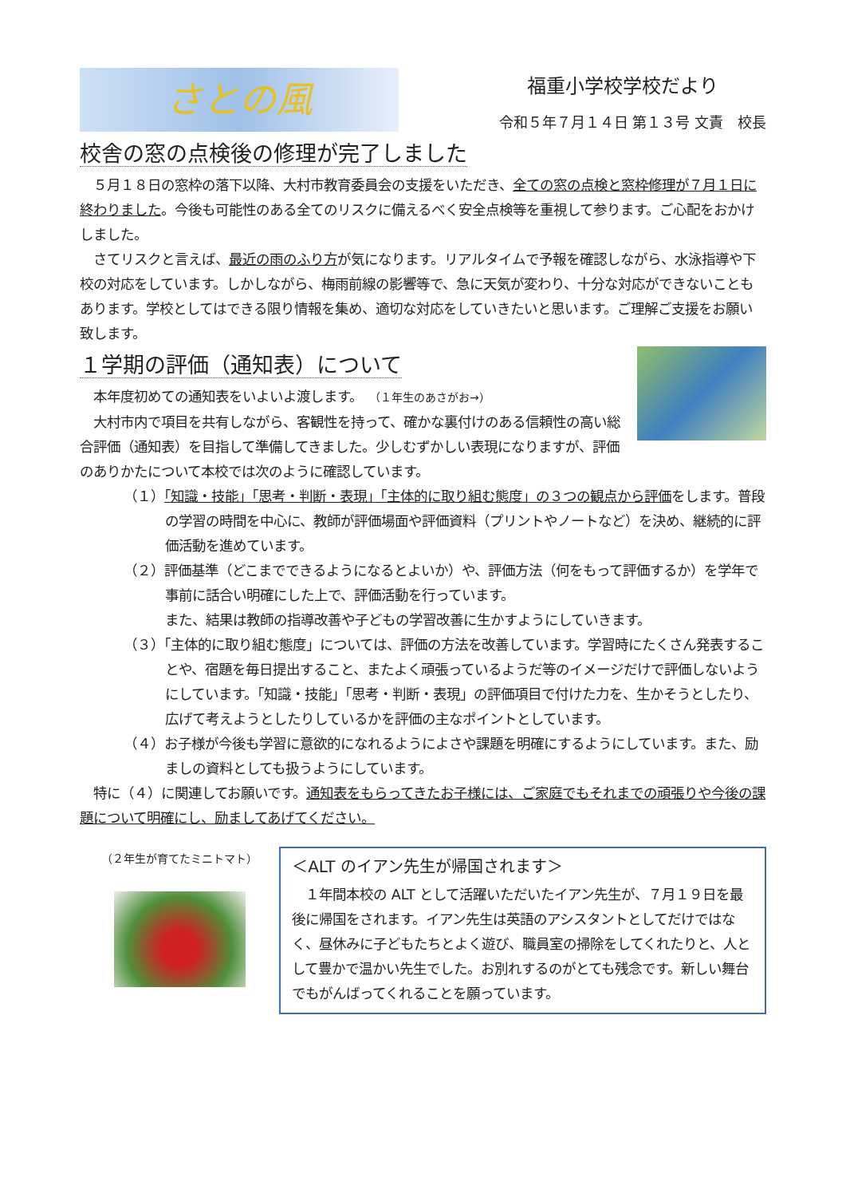さとの風
福重小学校学校だより
令和５年７月１４日 第１３号 文責　校長
校舎の窓の点検後の修理が完了しました
　５月１８日の窓枠の落下以降、大村市教育委員会の支援をいただき、全ての窓の点検と窓枠修理が７月１日に終わりました。今後も可能性のある全てのリスクに備えるべく安全点検等を重視して参ります。ご心配をおかけしました。
　さてリスクと言えば、最近の雨のふり方が気になります。リアルタイムで予報を確認しながら、水泳指導や下校の対応をしています。しかしながら、梅雨前線の影響等で、急に天気が変わり、十分な対応ができないこともあります。学校としてはできる限り情報を集め、適切な対応をしていきたいと思います。ご理解ご支援をお願い
致します。
１学期の評価（通知表）について
　本年度初めての通知表をいよいよ渡します。　（１年生のあさがお→）
　大村市内で項目を共有しながら、客観性を持って、確かな裏付けのある信頼性の高い総合評価（通知表）を目指して準備してきました。少しむずかしい表現になりますが、評価のありかたについて本校では次のように確認しています。
（１）「知識・技能」「思考・判断・表現」「主体的に取り組む態度」の３つの観点から評価をします。普段の学習の時間を中心に、教師が評価場面や評価資料（プリントやノートなど）を決め、継続的に評価活動を進めています。
（２）評価基準（どこまでできるようになるとよいか）や、評価方法（何をもって評価するか）を学年で事前に話合い明確にした上で、評価活動を行っています。
また、結果は教師の指導改善や子どもの学習改善に生かすようにしていきます。
（３）「主体的に取り組む態度」については、評価の方法を改善しています。学習時にたくさん発表することや、宿題を毎日提出すること、またよく頑張っているようだ等のイメージだけで評価しないようにしています。「知識・技能」「思考・判断・表現」の評価項目で付けた力を、生かそうとしたり、広げて考えようとしたりしているかを評価の主なポイントとしています。
（４）お子様が今後も学習に意欲的になれるようによさや課題を明確にするようにしています。また、励ましの資料としても扱うようにしています。
　特に（４）に関連してお願いです。通知表をもらってきたお子様には、ご家庭でもそれまでの頑張りや今後の課題について明確にし、励ましてあげてください。
（２年生が育てたミニトマト）
＜ALT のイアン先生が帰国されます＞
　１年間本校の ALT として活躍いただいたイアン先生が、７月１９日を最後に帰国をされます。イアン先生は英語のアシスタントとしてだけではなく、昼休みに子どもたちとよく遊び、職員室の掃除をしてくれたりと、人として豊かで温かい先生でした。お別れするのがとても残念です。新しい舞台でもがんばってくれることを願っています。